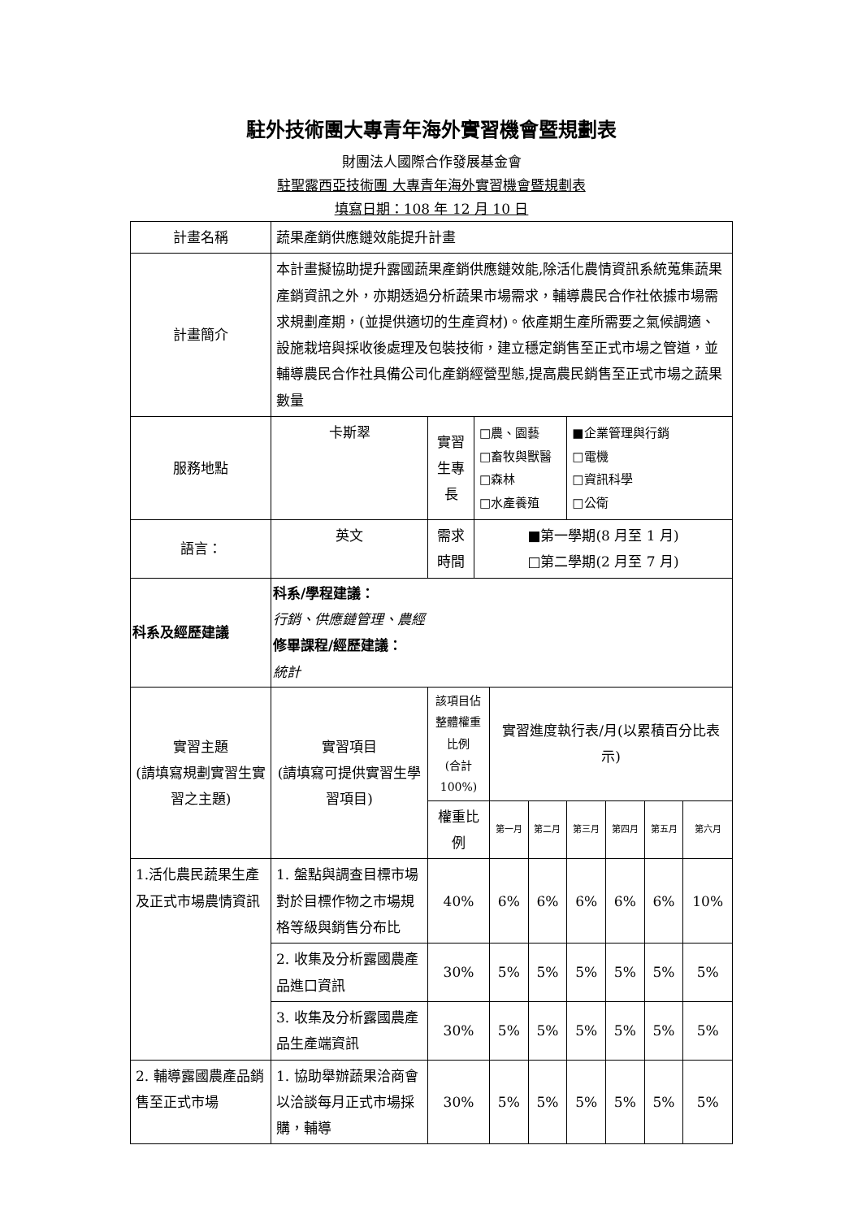駐外技術團大專青年海外實習機會暨規劃表
財團法人國際合作發展基金會
駐聖露西亞技術團 大專青年海外實習機會暨規劃表
填寫日期：108 年 12 月 10 日
| 計畫名稱 | 蔬果產銷供應鏈效能提升計畫 | | | | | | | | |
| 計畫簡介 | 本計畫擬協助提升露國蔬果產銷供應鏈效能,除活化農情資訊系統蒐集蔬果產銷資訊之外，亦期透過分析蔬果市場需求，輔導農民合作社依據市場需求規劃產期，(並提供適切的生產資材)。依產期生產所需要之氣候調適、設施栽培與採收後處理及包裝技術，建立穩定銷售至正式市場之管道，並輔導農民合作社具備公司化產銷經營型態,提高農民銷售至正式市場之蔬果數量 | | | | | | | | |
| 服務地點 | 卡斯翠 | 實習生專長 | □農、園藝 □畜牧與獸醫 □森林 □水產養殖 | | | ■企業管理與行銷 □電機 □資訊科學 □公衛 | | | |
| 語言： | 英文 | 需求時間 | ■第一學期(8 月至 1 月) □第二學期(2 月至 7 月) | | | | | | |
| 科系及經歷建議 | 科系/學程建議： 行銷、供應鏈管理、農經 修畢課程/經歷建議： 統計 | | | | | | | | |
| 實習主題 (請填寫規劃實習生實習之主題) | 實習項目 (請填寫可提供實習生學習項目) | 該項目佔整體權重比例 (合計 100%) | | 實習進度執行表/月(以累積百分比表示) | | | | | |
| | | 權重比例 | | 第一月 | 第二月 | 第三月 | 第四月 | 第五月 | 第六月 |
| 1.活化農民蔬果生產及正式市場農情資訊 | 1. 盤點與調查目標市場對於目標作物之市場規格等級與銷售分布比 | 40% | | 6% | 6% | 6% | 6% | 6% | 10% |
| | 2. 收集及分析露國農產品進口資訊 | 30% | | 5% | 5% | 5% | 5% | 5% | 5% |
| | 3. 收集及分析露國農產品生產端資訊 | 30% | | 5% | 5% | 5% | 5% | 5% | 5% |
| 2. 輔導露國農產品銷售至正式市場 | 1. 協助舉辦蔬果洽商會以洽談每月正式市場採購，輔導 | 30% | | 5% | 5% | 5% | 5% | 5% | 5% |